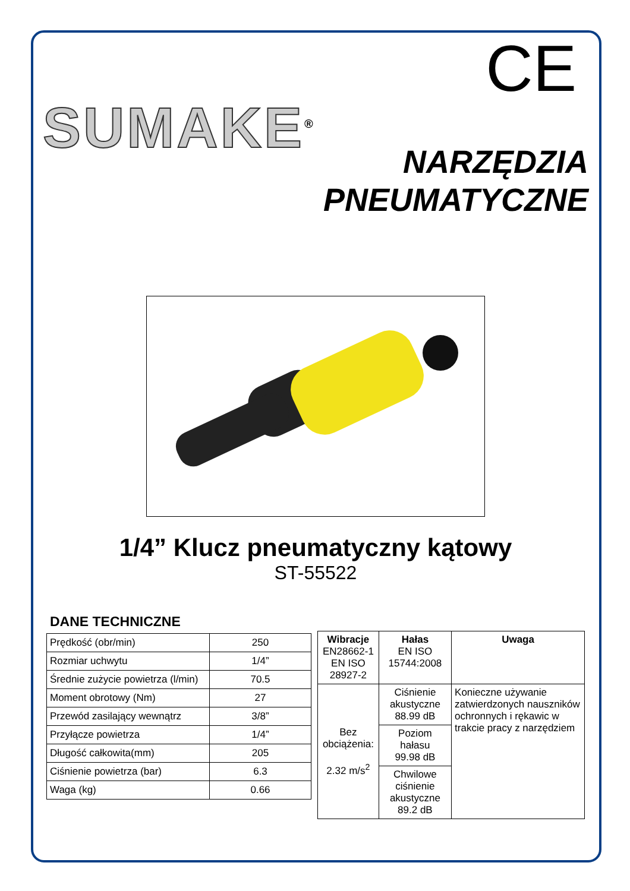CE
SUMAKE<sup>®</sup>
NARZĘDZIA
PNEUMATYCZNE
1/4” Klucz pneumatyczny kątowy
ST-55522
DANE TECHNICZNE
| Prędkość (obr/min) | 250 |
| Rozmiar uchwytu | 1/4” |
| Średnie zużycie powietrza (l/min) | 70.5 |
| Moment obrotowy (Nm) | 27 |
| Przewód zasilający wewnątrz | 3/8” |
| Przyłącze powietrza | 1/4” |
| Długość całkowita(mm) | 205 |
| Ciśnienie powietrza (bar) | 6.3 |
| Waga (kg) | 0.66 |
| Wibracje EN28662-1 EN ISO 28927-2 | Hałas EN ISO 15744:2008 | Uwaga |
| --- | --- | --- |
| Bez obciążenia: 2.32 m/s<sup>2</sup> | Ciśnienie akustyczne 88.99 dB | Konieczne używanie zatwierdzonych nauszników ochronnych i rękawic w trakcie pracy z narzędziem |
| | Poziom hałasu 99.98 dB | |
| | Chwilowe ciśnienie akustyczne 89.2 dB | |